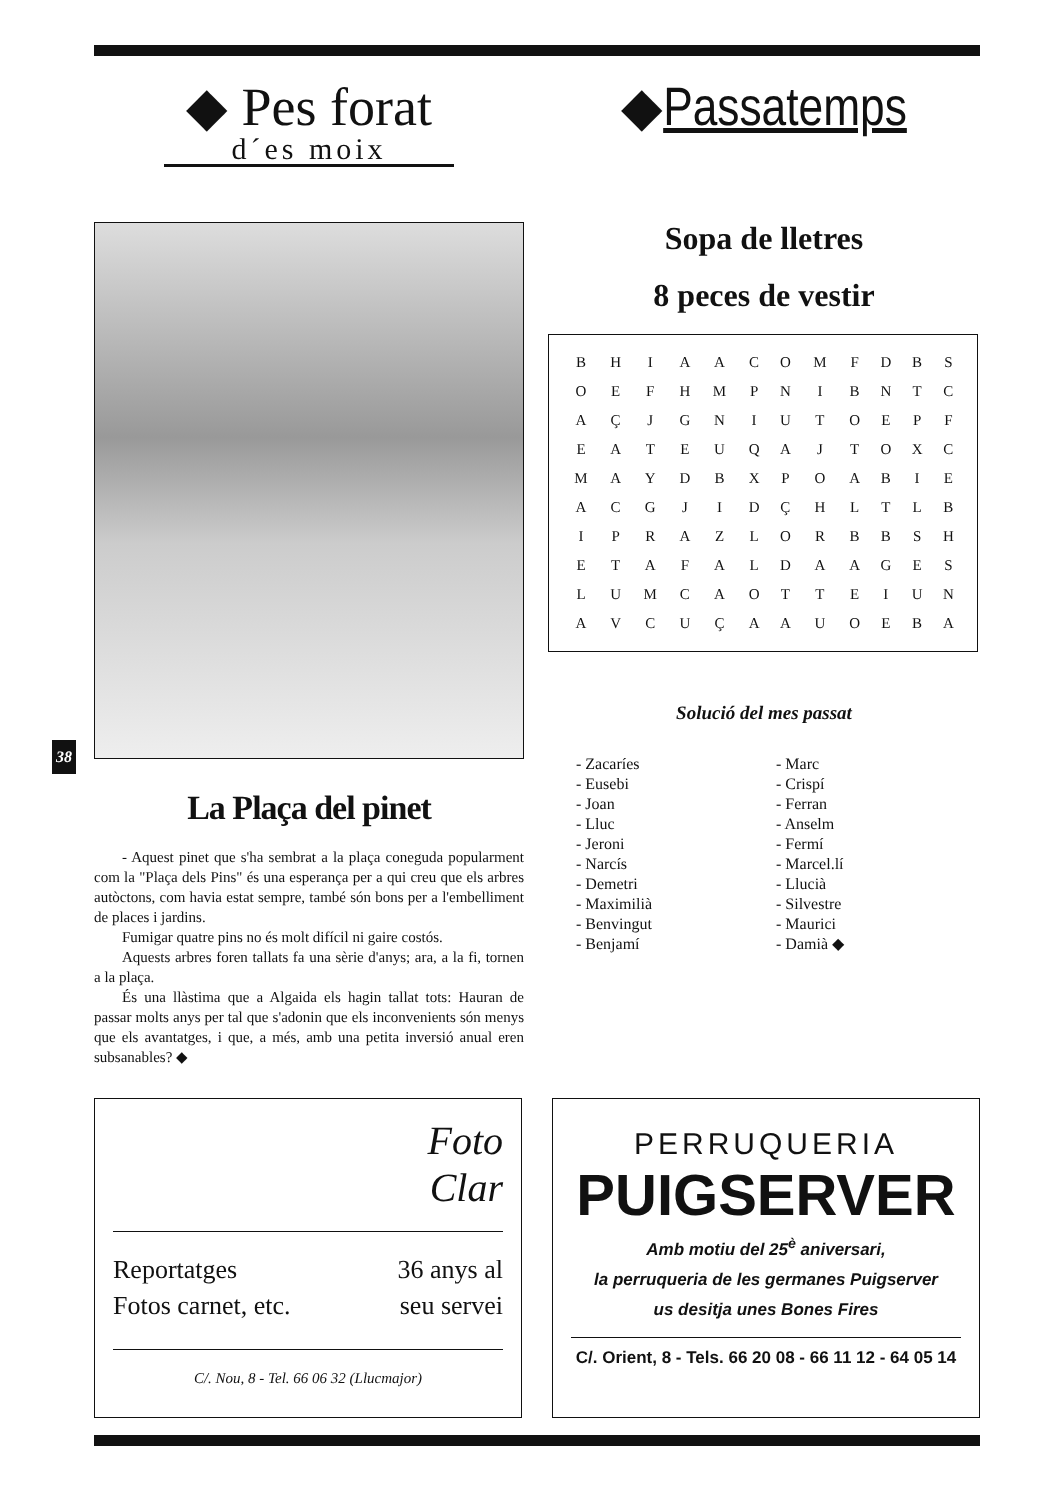◆ Pes forat
d´es moix
La Plaça del pinet
- Aquest pinet que s'ha sembrat a la plaça coneguda popularment com la "Plaça dels Pins" és una esperança per a qui creu que els arbres autòctons, com havia estat sempre, també són bons per a l'embelliment de places i jardins.
Fumigar quatre pins no és molt difícil ni gaire costós.
Aquests arbres foren tallats fa una sèrie d'anys; ara, a la fi, tornen a la plaça.
És una llàstima que a Algaida els hagin tallat tots: Hauran de passar molts anys per tal que s'adonin que els inconvenients són menys que els avantatges, i que, a més, amb una petita inversió anual eren subsanables? ◆
◆Passatemps
Sopa de lletres
8 peces de vestir
| B | H | I | A | A | C | O | M | F | D | B | S |
| O | E | F | H | M | P | N | I | B | N | T | C |
| A | Ç | J | G | N | I | U | T | O | E | P | F |
| E | A | T | E | U | Q | A | J | T | O | X | C |
| M | A | Y | D | B | X | P | O | A | B | I | E |
| A | C | G | J | I | D | Ç | H | L | T | L | B |
| I | P | R | A | Z | L | O | R | B | B | S | H |
| E | T | A | F | A | L | D | A | A | G | E | S |
| L | U | M | C | A | O | T | T | E | I | U | N |
| A | V | C | U | Ç | A | A | U | O | E | B | A |
Solució del mes passat
- Zacaríes
- Eusebi
- Joan
- Lluc
- Jeroni
- Narcís
- Demetri
- Maximilià
- Benvingut
- Benjamí
- Marc
- Crispí
- Ferran
- Anselm
- Fermí
- Marcel.lí
- Llucià
- Silvestre
- Maurici
- Damià ◆
38
Foto
Clar
Reportatges
Fotos carnet, etc.
36 anys al
seu servei
C/. Nou, 8 - Tel. 66 06 32 (Llucmajor)
PERRUQUERIA
PUIGSERVER
Amb motiu del 25<sup>è</sup> aniversari,
la perruqueria de les germanes Puigserver
us desitja unes Bones Fires
C/. Orient, 8 - Tels. 66 20 08 - 66 11 12 - 64 05 14